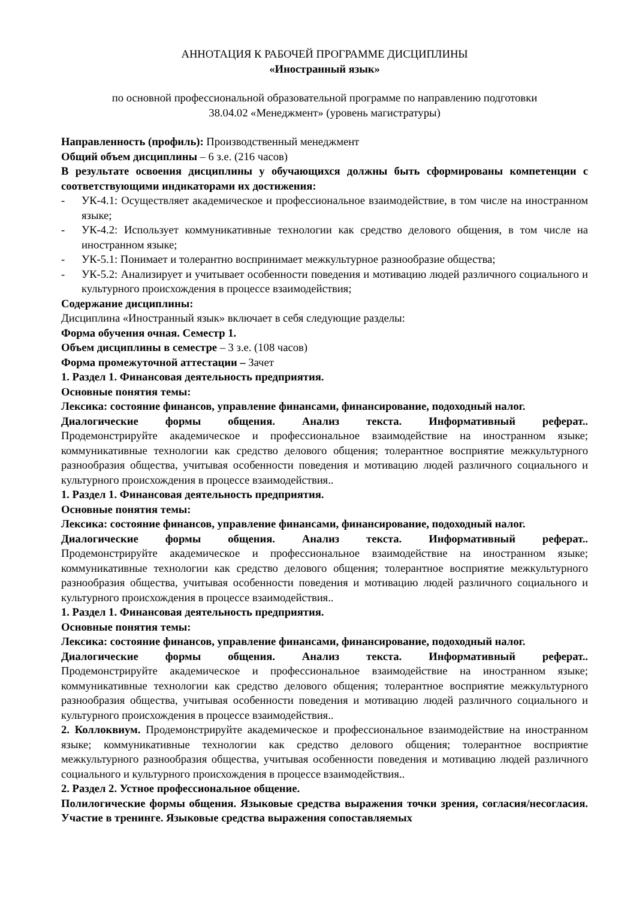АННОТАЦИЯ К РАБОЧЕЙ ПРОГРАММЕ ДИСЦИПЛИНЫ
«Иностранный язык»
по основной профессиональной образовательной программе по направлению подготовки
38.04.02 «Менеджмент» (уровень магистратуры)
Направленность (профиль): Производственный менеджмент
Общий объем дисциплины – 6 з.е. (216 часов)
В результате освоения дисциплины у обучающихся должны быть сформированы компетенции с соответствующими индикаторами их достижения:
- УК-4.1: Осуществляет академическое и профессиональное взаимодействие, в том числе на иностранном языке;
- УК-4.2: Использует коммуникативные технологии как средство делового общения, в том числе на иностранном языке;
- УК-5.1: Понимает и толерантно воспринимает межкультурное разнообразие общества;
- УК-5.2: Анализирует и учитывает особенности поведения и мотивацию людей различного социального и культурного происхождения в процессе взаимодействия;
Содержание дисциплины:
Дисциплина «Иностранный язык» включает в себя следующие разделы:
Форма обучения очная. Семестр 1.
Объем дисциплины в семестре – 3 з.е. (108 часов)
Форма промежуточной аттестации – Зачет
1. Раздел 1. Финансовая деятельность предприятия.
Основные понятия темы:
Лексика: состояние финансов, управление финансами, финансирование, подоходный налог.
Диалогические формы общения. Анализ текста. Информативный реферат..
Продемонстрируйте академическое и профессиональное взаимодействие на иностранном языке; коммуникативные технологии как средство делового общения; толерантное восприятие межкультурного разнообразия общества, учитывая особенности поведения и мотивацию людей различного социального и культурного происхождения в процессе взаимодействия..
1. Раздел 1. Финансовая деятельность предприятия.
Основные понятия темы:
Лексика: состояние финансов, управление финансами, финансирование, подоходный налог.
Диалогические формы общения. Анализ текста. Информативный реферат..
Продемонстрируйте академическое и профессиональное взаимодействие на иностранном языке; коммуникативные технологии как средство делового общения; толерантное восприятие межкультурного разнообразия общества, учитывая особенности поведения и мотивацию людей различного социального и культурного происхождения в процессе взаимодействия..
1. Раздел 1. Финансовая деятельность предприятия.
Основные понятия темы:
Лексика: состояние финансов, управление финансами, финансирование, подоходный налог.
Диалогические формы общения. Анализ текста. Информативный реферат..
Продемонстрируйте академическое и профессиональное взаимодействие на иностранном языке; коммуникативные технологии как средство делового общения; толерантное восприятие межкультурного разнообразия общества, учитывая особенности поведения и мотивацию людей различного социального и культурного происхождения в процессе взаимодействия..
2. Коллоквиум. Продемонстрируйте академическое и профессиональное взаимодействие на иностранном языке; коммуникативные технологии как средство делового общения; толерантное восприятие межкультурного разнообразия общества, учитывая особенности поведения и мотивацию людей различного социального и культурного происхождения в процессе взаимодействия..
2. Раздел 2. Устное профессиональное общение.
Полилогические формы общения. Языковые средства выражения точки зрения, согласия/несогласия. Участие в тренинге. Языковые средства выражения сопоставляемых